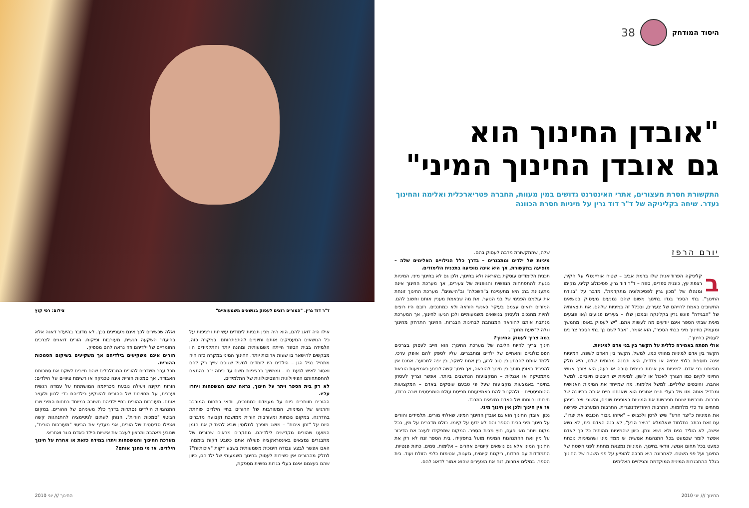היסוד המודחק
38
"אובדן החינוך הוא
גם אובדן החינוך המיני"
התקשורת חסרת מעצורים, אתרי האינטרנט גדושים במין מעוות, החברה פטריארכלית ואלימה והחינוך נעדר. שיחה בקליניקה של ד"ר דוד גרין על מיניות חסרת הכוונה
יורם הרפז
בקליניקה הפרודיאנית שלו ברמת אביב – שטיח אוריינטלי על הקיר, רצפת עץ, כוננית ספרים, ספה – ד"ר דוד גרין, פסיכולוג קליני, מקימו ומנהלו של "מכון גרין לפסיכולוגיה מתקדמת", מדבר על "בגידת החינוך". בתי הספר בגדו בחינוך משום שהם נמנעים מעיסוק בנושאים החשובים באמת לחייהם של צעירים, ובכלל זה במיניות שלהם. את תוצאותיה של "הבגידה" פוגש גרין בקלינקה ובמכון שלו – צעירים פגועים ו/או פוגעים מינית שבתי הספר אינם יודעים מה לעשות אתם. "יש לעסוק באופן מתמשך ומעמיק בחינוך מיני בבתי הספר", הוא אומר, "אבל לשם כך בתי הספר צריכים לעסוק בחינוך".
אולי תפתח באמירה כללית על הקשר בין בני אדם למיניות.
הקשר בין אדם למיניות מהותי כמו, למשל, הקשר בין האדם לשפה. המיניות אינה תוספת בלתי צפויה או צדדית, היא תכונה מהותית שלנו, היא חלק מהיותנו בני אדם. למיניות אין איכות פנימית טובה או רעה; היא צורך אנושי החיוני לקיום כמו הצורך לאכול או לישון. למיניות יש היבטים חיוביים, למשל אהבה, והיבטים שליליים, למשל אלימות. מה שמייחד את המיניות האנושית ומבדיל אותה מזו של בעלי חיים אחרים הוא שאנחנו חיים אותה בתיווכה של תרבות. תרבויות שונות מפרשות את המיניות באופנים שונים, והשוני יוצר ביניהן מתחים עד כדי מלחמות. התרבות היהודית־נוצרית, התרבות המערבית, פירשה את המיניות כ"יצר הרע" שיש לרסן ולכבוש – "איזהו גיבור הכובש את יצרו". עם זאת נכתב בתלמוד שאלמלא "היצר הרע", לא בנה האדם בית, לא נשא אישה, לא הוליד בנים ולא נשא ונתן. כיוון שהמיניות מהותית כל כך לאדם אפשר לומר שכמעט בכל התנהגות אנושית יש ממד מיני ושהמיניות נוכחת כמעט בכל תחום אנושי, וודאי בחינוך. המיניות נמצאת מתחת לפני השטח של החינוך ועל פני השטח. לאחרונה היא מרבה להופיע על פני השטח של החינוך בגלל ההתבגרות המינית המוקדמת והגילויים האלימים
שלה, שהתקשורת מרבה לעסוק בהם.
מיניות של ילדים ומתבגרים – בדרך כלל הגילויים האלימים שלה – מופיעה בתקשורת, אך היא אינה מופיעה בתכנית הלימודים.
תכנית הלימודים עוסקת בהוראה ולא בחינוך, ולכן גם לא בחינוך מיני. המיניות נוגעת להתפתחות הנפשית והגופנית של צעירים, אך מערכת החינוך אינה מתעניינת בה; היא מתעניינת ב"השכלה" וב"הישגים". מערכת החינוך זונחת את עולמם הפנימי של בני הנוער, את מה שבאמת מעניין אותם וחשוב להם. המורים רואים עצמם בעיקר כאנשי הוראה ולא כמחנכים. רובם היו רוצים להיות מחנכים ולעסוק בנושאים משמעותיים ולכן הגיעו לחינוך, אך המערכת מנתבת אותם להוראה המנותבת לבחינות הבגרות. החינוך התרחק מחינוך וגלה ל"שעת מחנך".
במה צריך לעסוק החינוך?
חינוך צריך להיות הליבה של מערכת החינוך; הוא חייב לעסוק בצרכים הפסיכולוגיים והאתיים של ילדים ומתבגרים. עליו לספק להם אופק ערכי, ללמד אותם להבחין בין טוב לרע, בין אמת לשקר, בין יפה למכוער. אמנם אין להפריד באופן חותך בין חינוך להוראה, אך חינוך קשה לבצע באמצעות הוראת מתמטיקה או אנגלית – המקצועות הנחשבים ביותר. אפשר וצריך לעסוק בחינוך באמצעות מקצועות שעל פי טבעם עוסקים באדם – המקצועות ההומניסטיים – ולהקנות להם באמצעותם תפיסת עולם הומניסטית שבה כבודו, חירותו ורווחתו של האדם נמצאים במרכז.
אז אין חינוך ולכן אין חינוך מיני.
נכון. אובדן החינוך הוא גם אובדן החינוך המיני. שאלתי מורים, תלמידים והורים על חינוך מיני בבית הספר והם לא ידעו על קיומו. כולם מדברים על מין, בכל מקום ויותר מאי פעם, חוץ מבית הספר. המקום שתפקידו לעצב את הדיבור על מין ואת ההתנהגות המינית מועל בתפקידו. בית הספר זנח לא רק את החינוך המיני אלא גם נושאים קיומיים אחרים – אלימות, סמים, כתות פנטיות, התמודדות עם חרדות, ריקנות קיומית, גזענות, אטימות כלפי הזולת ועוד. בית הספר, במילים אחרות, זנח את הצעירים שהוא אמור לדאוג להם.
החינוך /// יוני 2010
ד"ר דוד גרין. "המורים רוצים לעסוק בנושאים משמעותיים" צילום: רפי קוץ
אילו היה דואג להם, הוא היה מכין תכניות לימודים עשירות ורציפות על כל הנושאים המעסיקים אותם וחיוניים להתפתחותם. במקרה כזה, הלמידה בבית הספר הייתה משמעותית ומהנה יותר והתלמידים היו מבקשים להישאר בו שעות ארוכות יותר. החינוך המיני במקרה כזה היה מתחיל בגיל הגן – הילדים היו לומדים למשל שגופם שייך רק להם ואסור לאיש לגעת בו – וממשיך ברציפות משם עד כיתה י"ב בהתאם להתפתחותם הפיזיולוגית והפסיכולוגית של התלמידים.
לא רק בית הספר ויתר על חינוך, נראה שגם המשפחות ויתרו עליו.
ההורים מוותרים כיום על מעמדם כמחנכים, וודאי בתחום המורכב והרגיש של המיניות. המעורבות של ההורים בחיי הילדים פוחתת בהדרגה. במקום נוכחות ומעורבות הורית ממושכת וקבועה מדברים היום על "זמן איכות" – מושג מופרך לחלוטין שבא להצדיק את הזמן המועט שהורים מקדישים לילדיהם. מחקרים מראים שהורים של מתבגרים נמצאים באינטראקציה פעילה אתם כשבע דקות ביממה. האם אפשר לבצע עבודה חינוכית משמעותית בשבע דקות "איכותיות"? לחלק מההורים אין כשירות לעסוק בחינוך משמעותי של ילדיהם, כיוון שהם בעצמם אינם בעלי בגרות נפשית מספקת,
ואלה שכשירים לכך אינם מעוניינים בכך. לא מדובר בהיעדר דאגה אלא בהיעדר השקעה רגשית, מעורבות ופיקוח. הורים דואגים לצרכים החומריים של ילדיהם וזה נראה להם מספיק.
הורים אינם משקיעים בילדיהם אך משקיעים בשיקום הסמכות ההורית.
מכל עבר משדרים להורים המבולבלים שהם חייבים לשקם את סמכותם האבודה, אך סמכות הורית אינה טכניקה או רשימת ציוויים על הילדים; הורות תקינה ויעילה נובעת מכריזמה המושתתת על עמדה רגשית וערכית, על מחויבות של ההורים להשקיע בילדיהם כדי לכוון ולעצב אותם. מעורבות ההורים בחיי ילדיהם חשובה במיוחד בתחום המיני שבו התנהגויות הילדים נסתרות בדרך כלל מעיניהם של ההורים. במקום הביטוי "סמכות הורית", הנותן לעתים לגיטימציה להתנהגות קשה ואפילו סדיסטית של הורים, אני מעדיף את הביטוי "מעורבות הורית", שנובע מאהבה ומרצון לעצב את אישיות הילד כאדם בוגר ואחראי.
מערכת החינוך והמשפחות ויתרו במידה כזאת או אחרת על חינוך הילדים. אז מי מחנך אותם?
החינוך /// יוני 2010